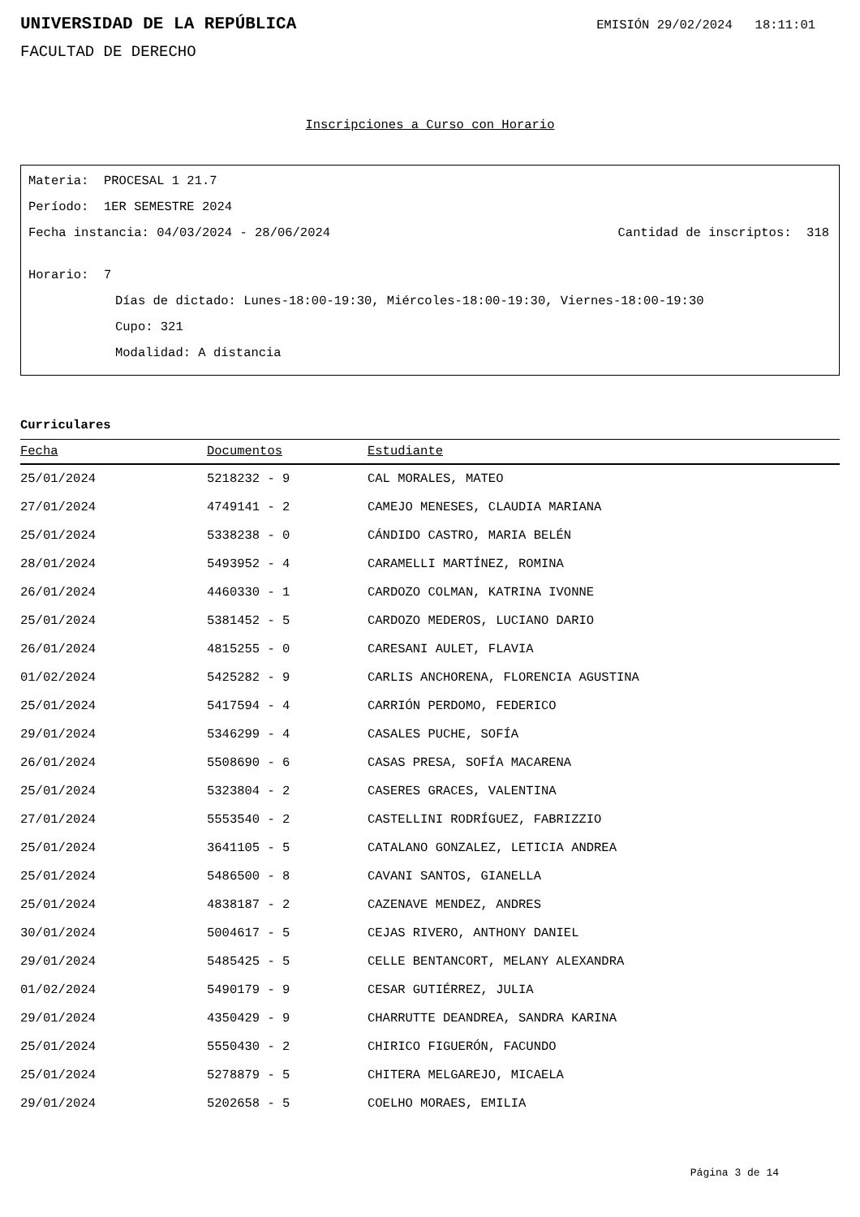UNIVERSIDAD DE LA REPÚBLICA
EMISIÓN 29/02/2024 18:11:01
FACULTAD DE DERECHO
Inscripciones a Curso con Horario
Materia: PROCESAL 1 21.7
Período: 1ER SEMESTRE 2024
Fecha instancia: 04/03/2024 - 28/06/2024 Cantidad de inscriptos: 318
Horario: 7
Días de dictado: Lunes-18:00-19:30, Miércoles-18:00-19:30, Viernes-18:00-19:30
Cupo: 321
Modalidad: A distancia
Curriculares
| Fecha | Documentos | Estudiante |
| --- | --- | --- |
| 25/01/2024 | 5218232 - 9 | CAL MORALES, MATEO |
| 27/01/2024 | 4749141 - 2 | CAMEJO MENESES, CLAUDIA MARIANA |
| 25/01/2024 | 5338238 - 0 | CÁNDIDO CASTRO, MARIA BELÉN |
| 28/01/2024 | 5493952 - 4 | CARAMELLI MARTÍNEZ, ROMINA |
| 26/01/2024 | 4460330 - 1 | CARDOZO COLMAN, KATRINA IVONNE |
| 25/01/2024 | 5381452 - 5 | CARDOZO MEDEROS, LUCIANO DARIO |
| 26/01/2024 | 4815255 - 0 | CARESANI AULET, FLAVIA |
| 01/02/2024 | 5425282 - 9 | CARLIS ANCHORENA, FLORENCIA AGUSTINA |
| 25/01/2024 | 5417594 - 4 | CARRIÓN PERDOMO, FEDERICO |
| 29/01/2024 | 5346299 - 4 | CASALES PUCHE, SOFÍA |
| 26/01/2024 | 5508690 - 6 | CASAS PRESA, SOFÍA MACARENA |
| 25/01/2024 | 5323804 - 2 | CASERES GRACES, VALENTINA |
| 27/01/2024 | 5553540 - 2 | CASTELLINI RODRÍGUEZ, FABRIZZIO |
| 25/01/2024 | 3641105 - 5 | CATALANO GONZALEZ, LETICIA ANDREA |
| 25/01/2024 | 5486500 - 8 | CAVANI SANTOS, GIANELLA |
| 25/01/2024 | 4838187 - 2 | CAZENAVE MENDEZ, ANDRES |
| 30/01/2024 | 5004617 - 5 | CEJAS RIVERO, ANTHONY DANIEL |
| 29/01/2024 | 5485425 - 5 | CELLE BENTANCORT, MELANY ALEXANDRA |
| 01/02/2024 | 5490179 - 9 | CESAR GUTIÉRREZ, JULIA |
| 29/01/2024 | 4350429 - 9 | CHARRUTTE DEANDREA, SANDRA KARINA |
| 25/01/2024 | 5550430 - 2 | CHIRICO FIGUERÓN, FACUNDO |
| 25/01/2024 | 5278879 - 5 | CHITERA MELGAREJO, MICAELA |
| 29/01/2024 | 5202658 - 5 | COELHO MORAES, EMILIA |
Página 3 de 14